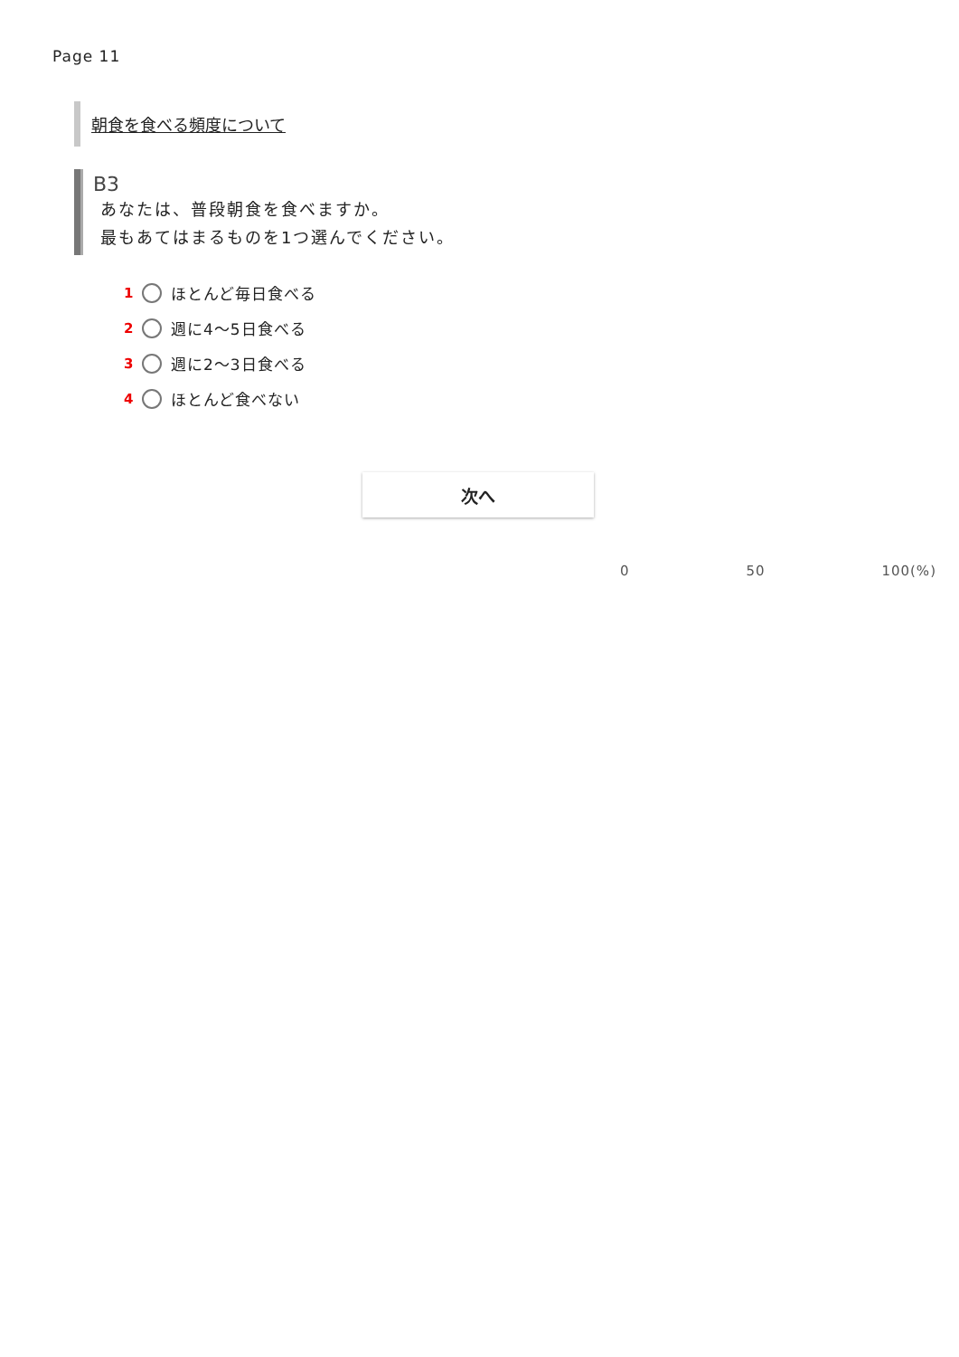Page 11
朝食を食べる頻度について
B3
あなたは、普段朝食を食べますか。
最もあてはまるものを1つ選んでください。
1 ほとんど毎日食べる
2 週に4～5日食べる
3 週に2～3日食べる
4 ほとんど食べない
次へ
0 50 100(%)